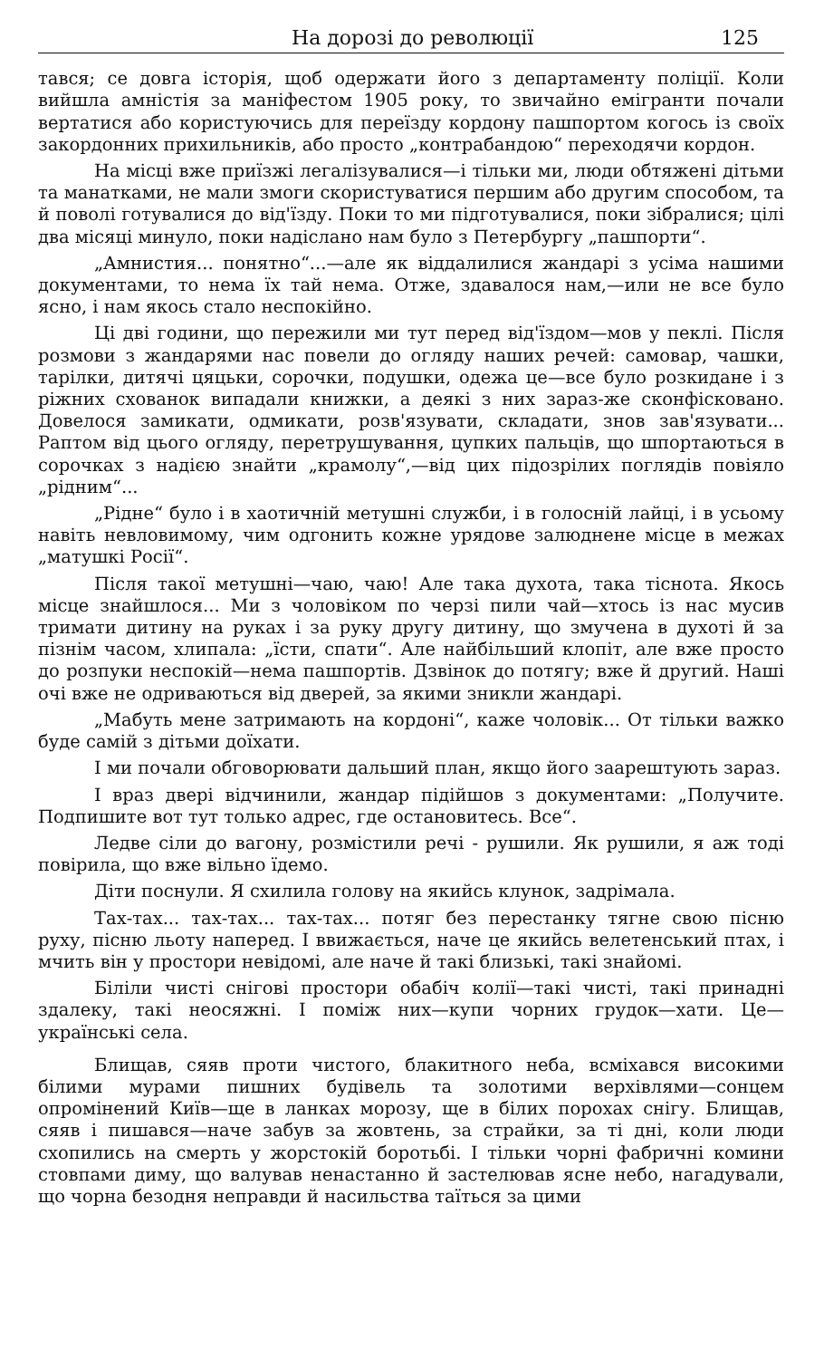На дорозі до революції 125
тався; се довга історія, щоб одержати його з департаменту поліції. Коли вийшла амністія за маніфестом 1905 року, то звичайно емігранти почали вертатися або користуючись для переїзду кордону пашпортом когось із своїх закордонних прихильників, або просто „контрабандою“ переходячи кордон.
На місці вже приїзжі легалізувалися—і тільки ми, люди обтяжені дітьми та манатками, не мали змоги скористуватися першим або другим способом, та й поволі готувалися до від'їзду. Поки то ми підготувалися, поки зібралися; цілі два місяці минуло, поки надіслано нам було з Петербургу „пашпорти“.
„Амнистия... понятно“...—але як віддалилися жандарі з усіма нашими документами, то нема їх тай нема. Отже, здавалося нам,—или не все було ясно, і нам якось стало неспокійно.
Ці дві години, що пережили ми тут перед від'їздом—мов у пеклі. Після розмови з жандарями нас повели до огляду наших речей: самовар, чашки, тарілки, дитячі цяцьки, сорочки, подушки, одежа це—все було розкидане і з ріжних схованок випадали книжки, а деякі з них зараз-же сконфісковано. Довелося замикати, одмикати, розв'язувати, складати, знов зав'язувати... Раптом від цього огляду, перетрушування, цупких пальців, що шпортаються в сорочках з надією знайти „крамолу“,—від цих підозрілих поглядів повіяло „рідним“...
„Рідне“ було і в хаотичній метушні служби, і в голосній лайці, і в усьому навіть невловимому, чим одгонить кожне урядове залюднене місце в межах „матушкі Росії“.
Після такої метушні—чаю, чаю! Але така духота, така тіснота. Якось місце знайшлося... Ми з чоловіком по черзі пили чай—хтось із нас мусив тримати дитину на руках і за руку другу дитину, що змучена в духоті й за пізнім часом, хлипала: „їсти, спати“. Але найбільший клопіт, але вже просто до розпуки неспокій—нема пашпортів. Дзвінок до потягу; вже й другий. Наші очі вже не одриваються від дверей, за якими зникли жандарі.
„Мабуть мене затримають на кордоні“, каже чоловік... От тільки важко буде самій з дітьми доїхати.
І ми почали обговорювати дальший план, якщо його заарештують зараз.
І враз двері відчинили, жандар підійшов з документами: „Получите. Подпишите вот тут только адрес, где остановитесь. Все“.
Ледве сіли до вагону, розмістили речі - рушили. Як рушили, я аж тоді повірила, що вже вільно їдемо.
Діти поснули. Я схилила голову на якийсь клунок, задрімала.
Тах-тах... тах-тах... тах-тах... потяг без перестанку тягне свою пісню руху, пісню льоту наперед. І ввижається, наче це якийсь велетенський птах, і мчить він у простори невідомі, але наче й такі близькі, такі знайомі.
Біліли чисті снігові простори обабіч колії—такі чисті, такі принадні здалеку, такі неосяжні. І поміж них—купи чорних грудок—хати. Це—українські села.
Блищав, сяяв проти чистого, блакитного неба, всміхався високими білими мурами пишних будівель та золотими верхівлями—сонцем опромінений Київ—ще в ланках морозу, ще в білих порохах снігу. Блищав, сяяв і пишався—наче забув за жовтень, за страйки, за ті дні, коли люди схопились на смерть у жорстокій боротьбі. І тільки чорні фабричні комини стовпами диму, що валував ненастанно й застелював ясне небо, нагадували, що чорна безодня неправди й насильства таїться за цими